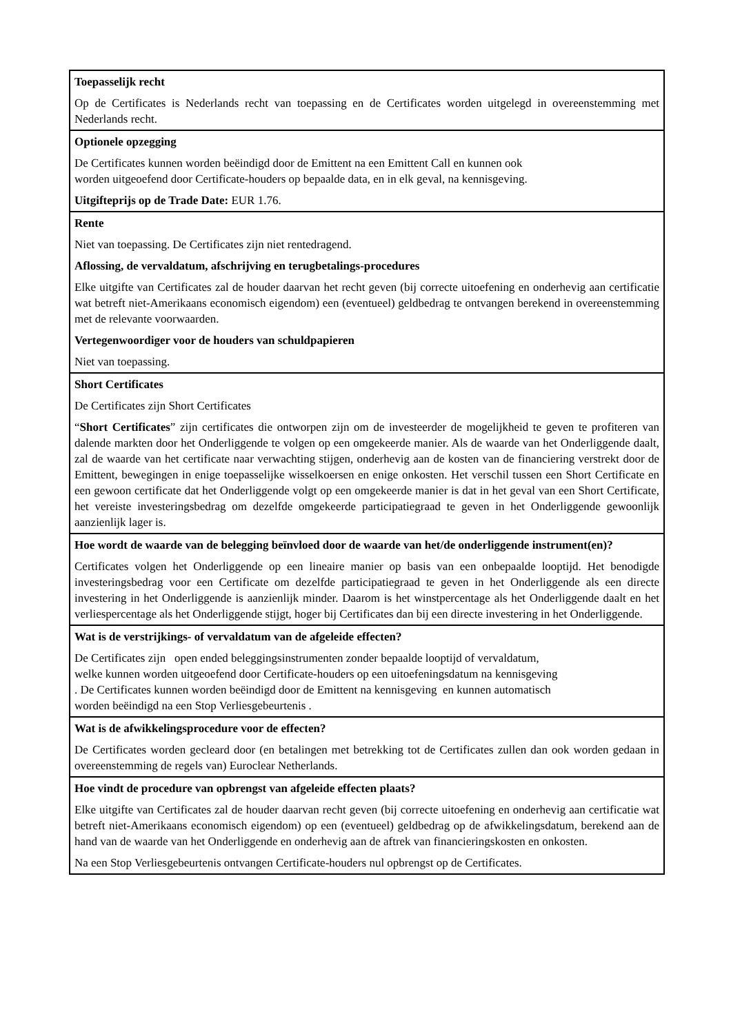Toepasselijk recht
Op de Certificates is Nederlands recht van toepassing en de Certificates worden uitgelegd in overeenstemming met Nederlands recht.
Optionele opzegging
De Certificates kunnen worden beëindigd door de Emittent na een Emittent Call en kunnen ook
worden uitgeoefend door Certificate-houders op bepaalde data, en in elk geval, na kennisgeving.
Uitgifteprijs op de Trade Date: EUR 1.76.
Rente
Niet van toepassing. De Certificates zijn niet rentedragend.
Aflossing, de vervaldatum, afschrijving en terugbetalings-procedures
Elke uitgifte van Certificates zal de houder daarvan het recht geven (bij correcte uitoefening en onderhevig aan certificatie wat betreft niet-Amerikaans economisch eigendom) een (eventueel) geldbedrag te ontvangen berekend in overeenstemming met de relevante voorwaarden.
Vertegenwoordiger voor de houders van schuldpapieren
Niet van toepassing.
Short Certificates
De Certificates zijn Short Certificates
“Short Certificates” zijn certificates die ontworpen zijn om de investeerder de mogelijkheid te geven te profiteren van dalende markten door het Onderliggende te volgen op een omgekeerde manier. Als de waarde van het Onderliggende daalt, zal de waarde van het certificate naar verwachting stijgen, onderhevig aan de kosten van de financiering verstrekt door de Emittent, bewegingen in enige toepasselijke wisselkoersen en enige onkosten. Het verschil tussen een Short Certificate en een gewoon certificate dat het Onderliggende volgt op een omgekeerde manier is dat in het geval van een Short Certificate, het vereiste investeringsbedrag om dezelfde omgekeerde participatiegraad te geven in het Onderliggende gewoonlijk aanzienlijk lager is.
Hoe wordt de waarde van de belegging beïnvloed door de waarde van het/de onderliggende instrument(en)?
Certificates volgen het Onderliggende op een lineaire manier op basis van een onbepaalde looptijd. Het benodigde investeringsbedrag voor een Certificate om dezelfde participatiegraad te geven in het Onderliggende als een directe investering in het Onderliggende is aanzienlijk minder. Daarom is het winstpercentage als het Onderliggende daalt en het verliespercentage als het Onderliggende stijgt, hoger bij Certificates dan bij een directe investering in het Onderliggende.
Wat is de verstrijkings- of vervaldatum van de afgeleide effecten?
De Certificates zijn open ended beleggingsinstrumenten zonder bepaalde looptijd of vervaldatum,
welke kunnen worden uitgeoefend door Certificate-houders op een uitoefeningsdatum na kennisgeving
. De Certificates kunnen worden beëindigd door de Emittent na kennisgeving en kunnen automatisch
worden beëindigd na een Stop Verliesgebeurtenis .
Wat is de afwikkelingsprocedure voor de effecten?
De Certificates worden gecleard door (en betalingen met betrekking tot de Certificates zullen dan ook worden gedaan in overeenstemming de regels van) Euroclear Netherlands.
Hoe vindt de procedure van opbrengst van afgeleide effecten plaats?
Elke uitgifte van Certificates zal de houder daarvan recht geven (bij correcte uitoefening en onderhevig aan certificatie wat betreft niet-Amerikaans economisch eigendom) op een (eventueel) geldbedrag op de afwikkelingsdatum, berekend aan de hand van de waarde van het Onderliggende en onderhevig aan de aftrek van financieringskosten en onkosten.
Na een Stop Verliesgebeurtenis ontvangen Certificate-houders nul opbrengst op de Certificates.